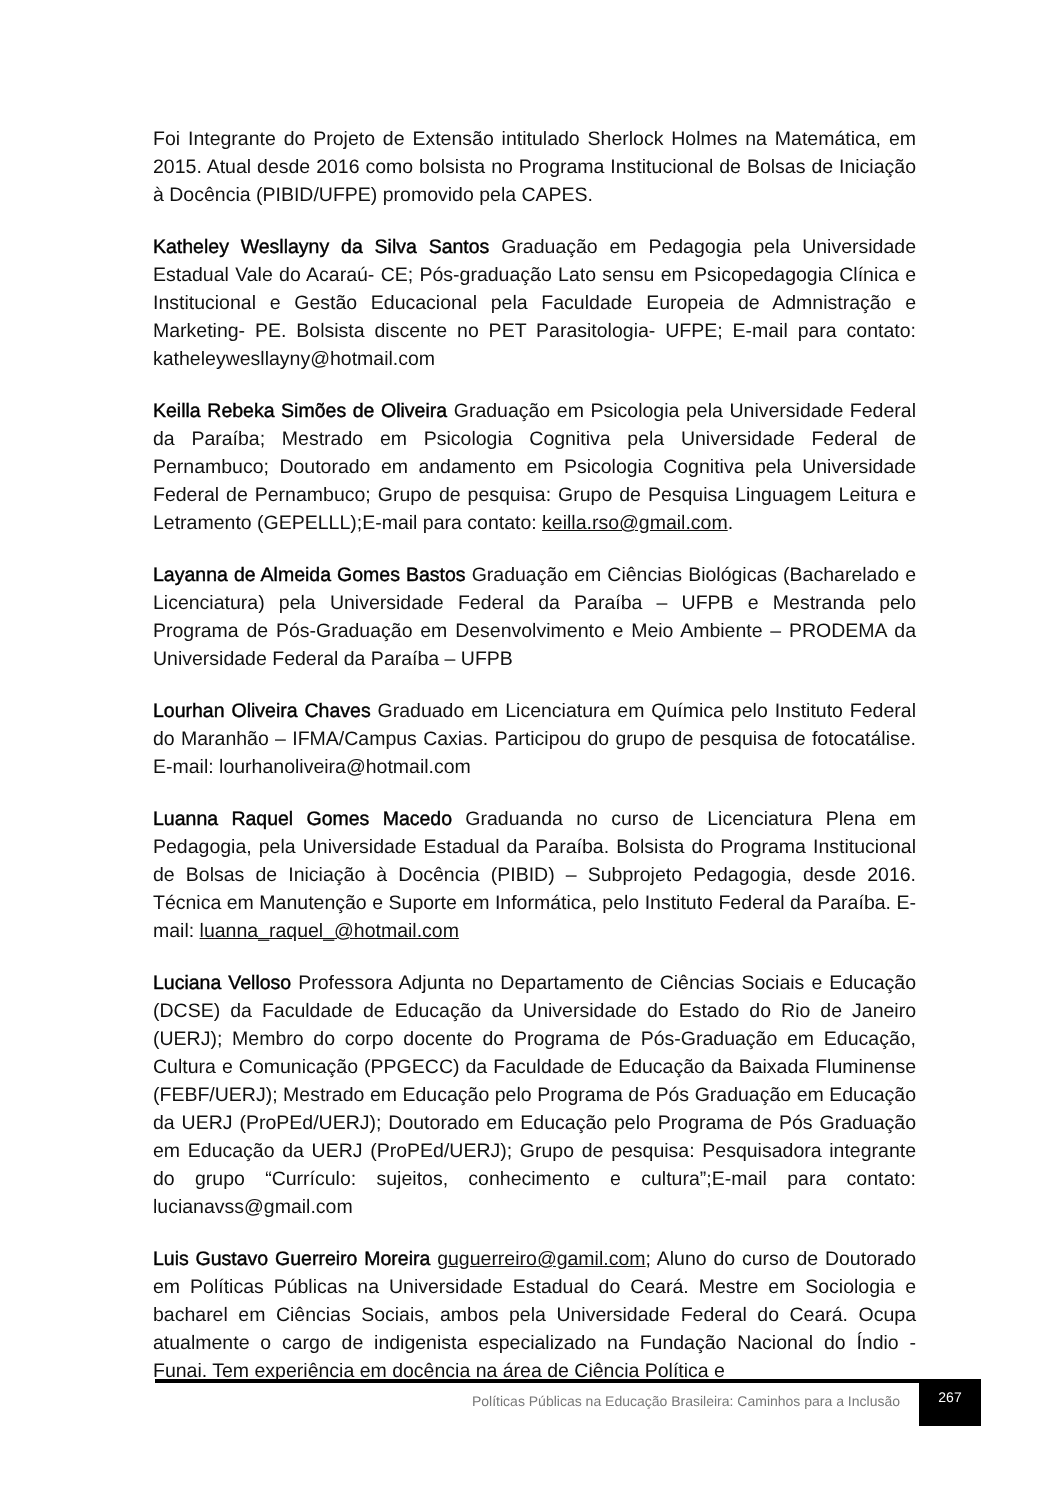Foi Integrante do Projeto de Extensão intitulado Sherlock Holmes na Matemática, em 2015. Atual desde 2016 como bolsista no Programa Institucional de Bolsas de Iniciação à Docência (PIBID/UFPE) promovido pela CAPES.
Katheley Wesllayny da Silva Santos Graduação em Pedagogia pela Universidade Estadual Vale do Acaraú- CE; Pós-graduação Lato sensu em Psicopedagogia Clínica e Institucional e Gestão Educacional pela Faculdade Europeia de Admnistração e Marketing- PE. Bolsista discente no PET Parasitologia- UFPE; E-mail para contato: katheleywesllayny@hotmail.com
Keilla Rebeka Simões de Oliveira Graduação em Psicologia pela Universidade Federal da Paraíba; Mestrado em Psicologia Cognitiva pela Universidade Federal de Pernambuco; Doutorado em andamento em Psicologia Cognitiva pela Universidade Federal de Pernambuco; Grupo de pesquisa: Grupo de Pesquisa Linguagem Leitura e Letramento (GEPELLL);E-mail para contato: keilla.rso@gmail.com.
Layanna de Almeida Gomes Bastos Graduação em Ciências Biológicas (Bacharelado e Licenciatura) pela Universidade Federal da Paraíba – UFPB e Mestranda pelo Programa de Pós-Graduação em Desenvolvimento e Meio Ambiente – PRODEMA da Universidade Federal da Paraíba – UFPB
Lourhan Oliveira Chaves Graduado em Licenciatura em Química pelo Instituto Federal do Maranhão – IFMA/Campus Caxias. Participou do grupo de pesquisa de fotocatálise. E-mail: lourhanoliveira@hotmail.com
Luanna Raquel Gomes Macedo Graduanda no curso de Licenciatura Plena em Pedagogia, pela Universidade Estadual da Paraíba. Bolsista do Programa Institucional de Bolsas de Iniciação à Docência (PIBID) – Subprojeto Pedagogia, desde 2016. Técnica em Manutenção e Suporte em Informática, pelo Instituto Federal da Paraíba. E-mail: luanna_raquel_@hotmail.com
Luciana Velloso Professora Adjunta no Departamento de Ciências Sociais e Educação (DCSE) da Faculdade de Educação da Universidade do Estado do Rio de Janeiro (UERJ); Membro do corpo docente do Programa de Pós-Graduação em Educação, Cultura e Comunicação (PPGECC) da Faculdade de Educação da Baixada Fluminense (FEBF/UERJ); Mestrado em Educação pelo Programa de Pós Graduação em Educação da UERJ (ProPEd/UERJ); Doutorado em Educação pelo Programa de Pós Graduação em Educação da UERJ (ProPEd/UERJ); Grupo de pesquisa: Pesquisadora integrante do grupo “Currículo: sujeitos, conhecimento e cultura”;E-mail para contato: lucianavss@gmail.com
Luis Gustavo Guerreiro Moreira guguerreiro@gamil.com; Aluno do curso de Doutorado em Políticas Públicas na Universidade Estadual do Ceará. Mestre em Sociologia e bacharel em Ciências Sociais, ambos pela Universidade Federal do Ceará. Ocupa atualmente o cargo de indigenista especializado na Fundação Nacional do Índio - Funai. Tem experiência em docência na área de Ciência Política e
Políticas Públicas na Educação Brasileira: Caminhos para a Inclusão
267